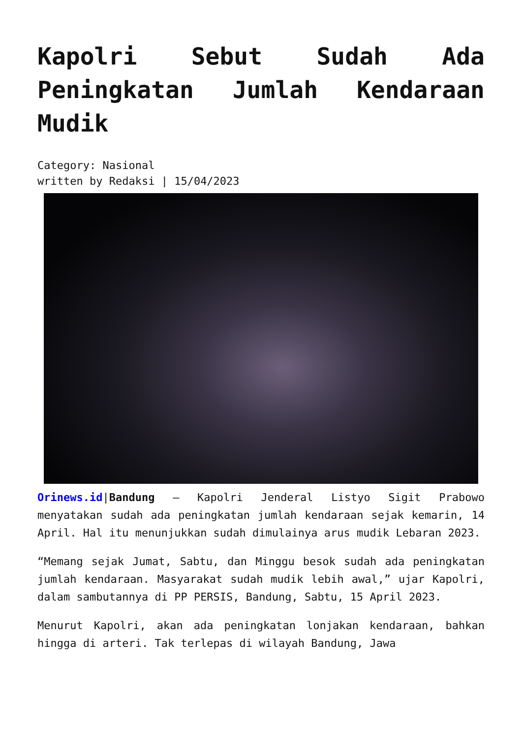Kapolri Sebut Sudah Ada Peningkatan Jumlah Kendaraan Mudik
Category: Nasional
written by Redaksi | 15/04/2023
Orinews.id|Bandung – Kapolri Jenderal Listyo Sigit Prabowo menyatakan sudah ada peningkatan jumlah kendaraan sejak kemarin, 14 April. Hal itu menunjukkan sudah dimulainya arus mudik Lebaran 2023.
“Memang sejak Jumat, Sabtu, dan Minggu besok sudah ada peningkatan jumlah kendaraan. Masyarakat sudah mudik lebih awal,” ujar Kapolri, dalam sambutannya di PP PERSIS, Bandung, Sabtu, 15 April 2023.
Menurut Kapolri, akan ada peningkatan lonjakan kendaraan, bahkan hingga di arteri. Tak terlepas di wilayah Bandung, Jawa